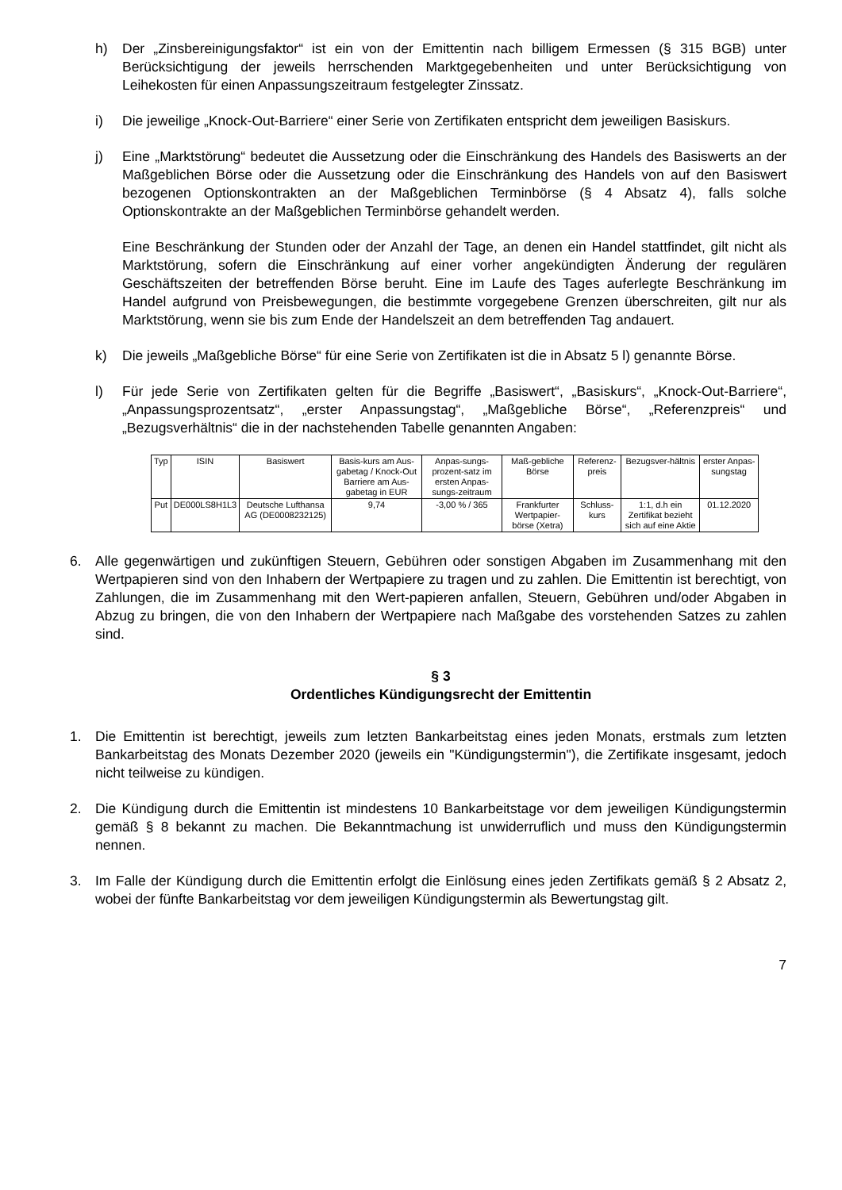h) Der „Zinsbereinigungsfaktor“ ist ein von der Emittentin nach billigem Ermessen (§ 315 BGB) unter Berücksichtigung der jeweils herrschenden Marktgegebenheiten und unter Berücksichtigung von Leihekosten für einen Anpassungszeitraum festgelegter Zinssatz.
i) Die jeweilige „Knock-Out-Barriere“ einer Serie von Zertifikaten entspricht dem jeweiligen Basiskurs.
j) Eine „Marktstörung“ bedeutet die Aussetzung oder die Einschränkung des Handels des Basiswerts an der Maßgeblichen Börse oder die Aussetzung oder die Einschränkung des Handels von auf den Basiswert bezogenen Optionskontrakten an der Maßgeblichen Terminbörse (§ 4 Absatz 4), falls solche Optionskontrakte an der Maßgeblichen Terminbörse gehandelt werden.
Eine Beschränkung der Stunden oder der Anzahl der Tage, an denen ein Handel stattfindet, gilt nicht als Marktstörung, sofern die Einschränkung auf einer vorher angekündigten Änderung der regulären Geschäftszeiten der betreffenden Börse beruht. Eine im Laufe des Tages auferlegte Beschränkung im Handel aufgrund von Preisbewegungen, die bestimmte vorgegebene Grenzen überschreiten, gilt nur als Marktstörung, wenn sie bis zum Ende der Handelszeit an dem betreffenden Tag andauert.
k) Die jeweils „Maßgebliche Börse“ für eine Serie von Zertifikaten ist die in Absatz 5 l) genannte Börse.
l) Für jede Serie von Zertifikaten gelten für die Begriffe „Basiswert“, „Basiskurs“, „Knock-Out-Barriere“, „Anpassungsprozentsatz“, „erster Anpassungstag“, „Maßgebliche Börse“, „Referenzpreis“ und „Bezugsverhältnis“ die in der nachstehenden Tabelle genannten Angaben:
| Typ | ISIN | Basiswert | Basis-kurs am Aus-gabetag / Knock-Out Barriere am Aus-gabetag in EUR | Anpas-sungs-prozent-satz im ersten Anpas-sungs-zeitraum | Maß-gebliche Börse | Referenz-preis | Bezugsver-hältnis | erster Anpas-sungstag |
| Put | DE000LS8H1L3 | Deutsche Lufthansa AG (DE0008232125) | 9,74 | -3,00 % / 365 | Frankfurter Wertpapier-börse (Xetra) | Schluss-kurs | 1:1, d.h ein Zertifikat bezieht sich auf eine Aktie | 01.12.2020 |
6. Alle gegenwärtigen und zukünftigen Steuern, Gebühren oder sonstigen Abgaben im Zusammenhang mit den Wertpapieren sind von den Inhabern der Wertpapiere zu tragen und zu zahlen. Die Emittentin ist berechtigt, von Zahlungen, die im Zusammenhang mit den Wert-papieren anfallen, Steuern, Gebühren und/oder Abgaben in Abzug zu bringen, die von den Inhabern der Wertpapiere nach Maßgabe des vorstehenden Satzes zu zahlen sind.
§ 3
Ordentliches Kündigungsrecht der Emittentin
1. Die Emittentin ist berechtigt, jeweils zum letzten Bankarbeitstag eines jeden Monats, erstmals zum letzten Bankarbeitstag des Monats Dezember 2020 (jeweils ein "Kündigungstermin"), die Zertifikate insgesamt, jedoch nicht teilweise zu kündigen.
2. Die Kündigung durch die Emittentin ist mindestens 10 Bankarbeitstage vor dem jeweiligen Kündigungstermin gemäß § 8 bekannt zu machen. Die Bekanntmachung ist unwiderruflich und muss den Kündigungstermin nennen.
3. Im Falle der Kündigung durch die Emittentin erfolgt die Einlösung eines jeden Zertifikats gemäß § 2 Absatz 2, wobei der fünfte Bankarbeitstag vor dem jeweiligen Kündigungstermin als Bewertungstag gilt.
7